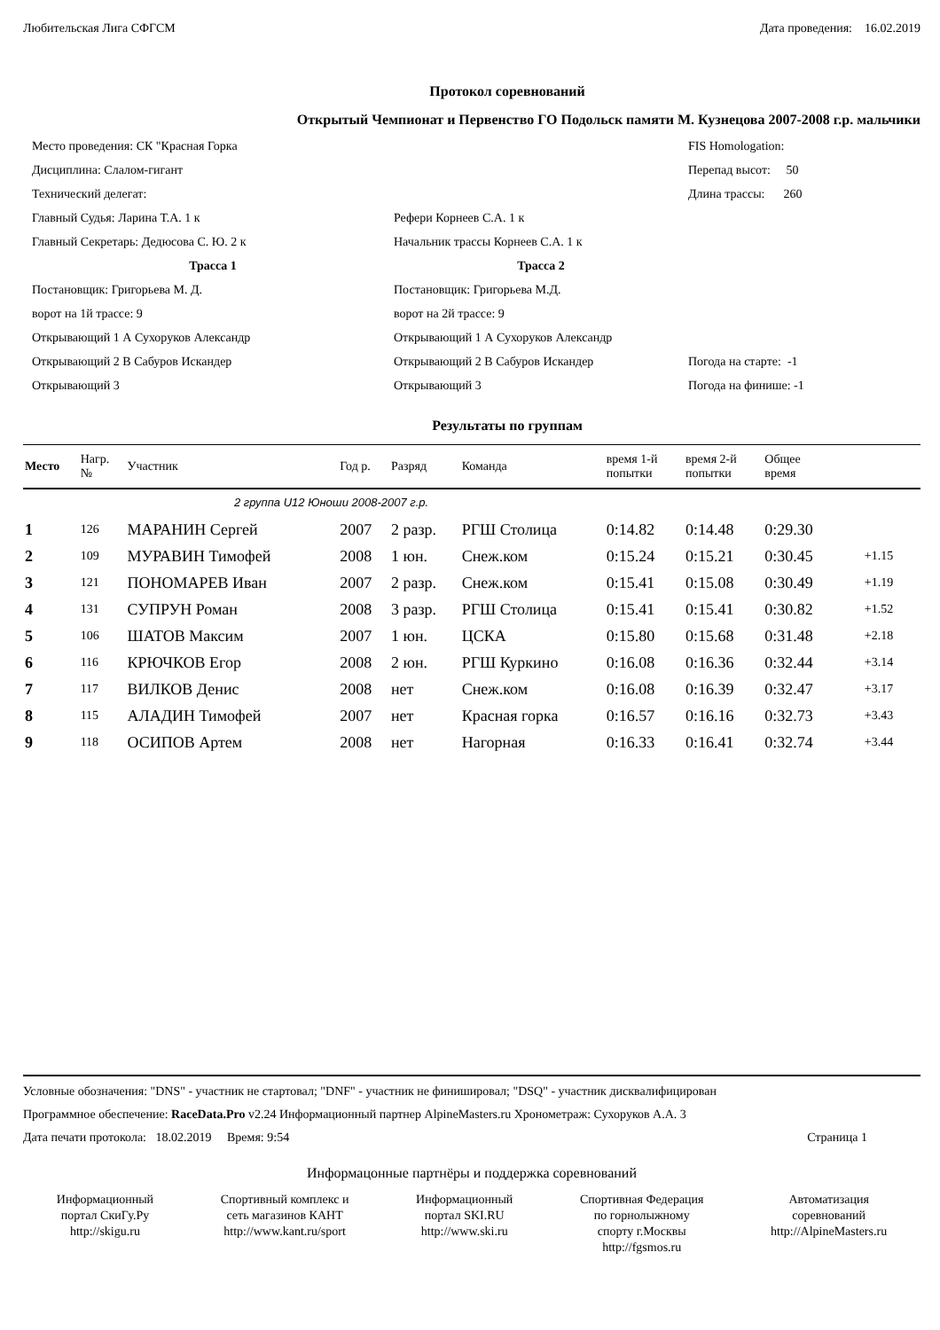Любительская Лига СФГСМ Дата проведения: 16.02.2019
Протокол соревнований
Открытый Чемпионат и Первенство ГО Подольск памяти М. Кузнецова 2007-2008 г.р. мальчики
Место проведения: СК "Красная Горка
FIS Homologation:
Дисциплина: Слалом-гигант
Перепад высот: 50
Технический делегат:
Длина трассы: 260
Главный Судья: Ларина Т.А. 1 к
Рефери Корнеев С.А. 1 к
Главный Секретарь: Дедюсова С. Ю. 2 к
Начальник трассы Корнеев С.А. 1 к
Трасса 1
Трасса 2
Постановщик: Григорьева М. Д.
Постановщик: Григорьева М.Д.
ворот на 1й трассе: 9
ворот на 2й трассе: 9
Открывающий 1 А Сухоруков Александр
Открывающий 1 А Сухоруков Александр
Открывающий 2 В Сабуров Искандер
Открывающий 2 В Сабуров Искандер
Погода на старте: -1
Открывающий 3
Открывающий 3
Погода на финише: -1
Результаты по группам
| Место | Нагр. № | Участник | Год р. | Разряд | Команда | время 1-й попытки | время 2-й попытки | Общее время | |
| --- | --- | --- | --- | --- | --- | --- | --- | --- | --- |
| 2 группа U12 Юноши 2008-2007 г.р. | | | | | | | | | |
| 1 | 126 | МАРАНИН Сергей | 2007 | 2 разр. | РГШ Столица | 0:14.82 | 0:14.48 | 0:29.30 | |
| 2 | 109 | МУРАВИН Тимофей | 2008 | 1 юн. | Снеж.ком | 0:15.24 | 0:15.21 | 0:30.45 | +1.15 |
| 3 | 121 | ПОНОМАРЕВ Иван | 2007 | 2 разр. | Снеж.ком | 0:15.41 | 0:15.08 | 0:30.49 | +1.19 |
| 4 | 131 | СУПРУН Роман | 2008 | 3 разр. | РГШ Столица | 0:15.41 | 0:15.41 | 0:30.82 | +1.52 |
| 5 | 106 | ШАТОВ Максим | 2007 | 1 юн. | ЦСКА | 0:15.80 | 0:15.68 | 0:31.48 | +2.18 |
| 6 | 116 | КРЮЧКОВ Егор | 2008 | 2 юн. | РГШ Куркино | 0:16.08 | 0:16.36 | 0:32.44 | +3.14 |
| 7 | 117 | ВИЛКОВ Денис | 2008 | нет | Снеж.ком | 0:16.08 | 0:16.39 | 0:32.47 | +3.17 |
| 8 | 115 | АЛАДИН Тимофей | 2007 | нет | Красная горка | 0:16.57 | 0:16.16 | 0:32.73 | +3.43 |
| 9 | 118 | ОСИПОВ Артем | 2008 | нет | Нагорная | 0:16.33 | 0:16.41 | 0:32.74 | +3.44 |
Условные обозначения: "DNS" - участник не стартовал; "DNF" - участник не финишировал; "DSQ" - участник дисквалифицирован
Программное обеспечение: RaceData.Pro v2.24 Информационный партнер AlpineMasters.ru Хронометраж: Сухоруков А.А. 3
Дата печати протокола: 18.02.2019 Время: 9:54 Страница 1
Информацонные партнёры и поддержка соревнований
Информационный
портал СкиГу.Ру
http://skigu.ru
Спортивный комплекс и
сеть магазинов КАНТ
http://www.kant.ru/sport
Информационный
портал SKI.RU
http://www.ski.ru
Спортивная Федерация
по горнолыжному
спорту г.Москвы
http://fgsmos.ru
Автоматизация
соревнований
http://AlpineMasters.ru